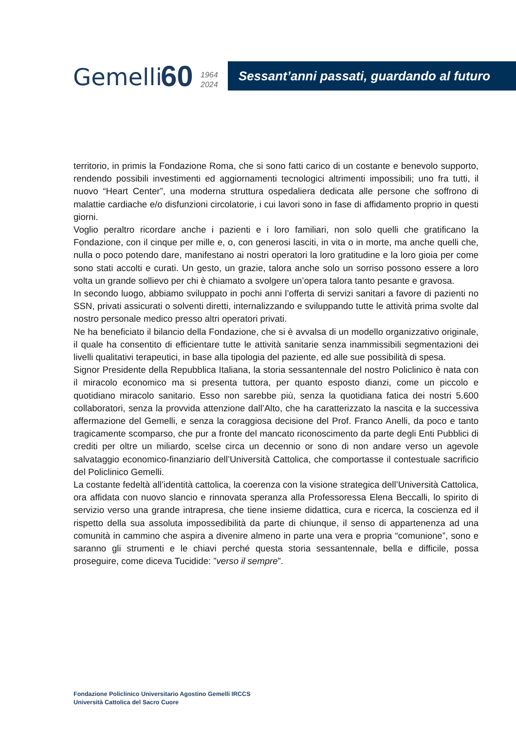Gemelli 60
1964
2024
Sessant’anni passati, guardando al futuro
territorio, in primis la Fondazione Roma, che si sono fatti carico di un costante e benevolo supporto, rendendo possibili investimenti ed aggiornamenti tecnologici altrimenti impossibili; uno fra tutti, il nuovo “Heart Center”, una moderna struttura ospedaliera dedicata alle persone che soffrono di malattie cardiache e/o disfunzioni circolatorie, i cui lavori sono in fase di affidamento proprio in questi giorni.
Voglio peraltro ricordare anche i pazienti e i loro familiari, non solo quelli che gratificano la Fondazione, con il cinque per mille e, o, con generosi lasciti, in vita o in morte, ma anche quelli che, nulla o poco potendo dare, manifestano ai nostri operatori la loro gratitudine e la loro gioia per come sono stati accolti e curati. Un gesto, un grazie, talora anche solo un sorriso possono essere a loro volta un grande sollievo per chi è chiamato a svolgere un’opera talora tanto pesante e gravosa.
In secondo luogo, abbiamo sviluppato in pochi anni l’offerta di servizi sanitari a favore di pazienti no SSN, privati assicurati o solventi diretti, internalizzando e sviluppando tutte le attività prima svolte dal nostro personale medico presso altri operatori privati.
Ne ha beneficiato il bilancio della Fondazione, che si è avvalsa di un modello organizzativo originale, il quale ha consentito di efficientare tutte le attività sanitarie senza inammissibili segmentazioni dei livelli qualitativi terapeutici, in base alla tipologia del paziente, ed alle sue possibilità di spesa.
Signor Presidente della Repubblica Italiana, la storia sessantennale del nostro Policlinico è nata con il miracolo economico ma si presenta tuttora, per quanto esposto dianzi, come un piccolo e quotidiano miracolo sanitario. Esso non sarebbe più, senza la quotidiana fatica dei nostri 5.600 collaboratori, senza la provvida attenzione dall’Alto, che ha caratterizzato la nascita e la successiva affermazione del Gemelli, e senza la coraggiosa decisione del Prof. Franco Anelli, da poco e tanto tragicamente scomparso, che pur a fronte del mancato riconoscimento da parte degli Enti Pubblici di crediti per oltre un miliardo, scelse circa un decennio or sono di non andare verso un agevole salvataggio economico-finanziario dell’Università Cattolica, che comportasse il contestuale sacrificio del Policlinico Gemelli.
La costante fedeltà all’identità cattolica, la coerenza con la visione strategica dell’Università Cattolica, ora affidata con nuovo slancio e rinnovata speranza alla Professoressa Elena Beccalli, lo spirito di servizio verso una grande intrapresa, che tiene insieme didattica, cura e ricerca, la coscienza ed il rispetto della sua assoluta impossedibilità da parte di chiunque, il senso di appartenenza ad una comunità in cammino che aspira a divenire almeno in parte una vera e propria “comunione”, sono e saranno gli strumenti e le chiavi perché questa storia sessantennale, bella e difficile, possa proseguire, come diceva Tucidide: ”verso il sempre”.
Fondazione Policlinico Universitario Agostino Gemelli IRCCS
Università Cattolica del Sacro Cuore